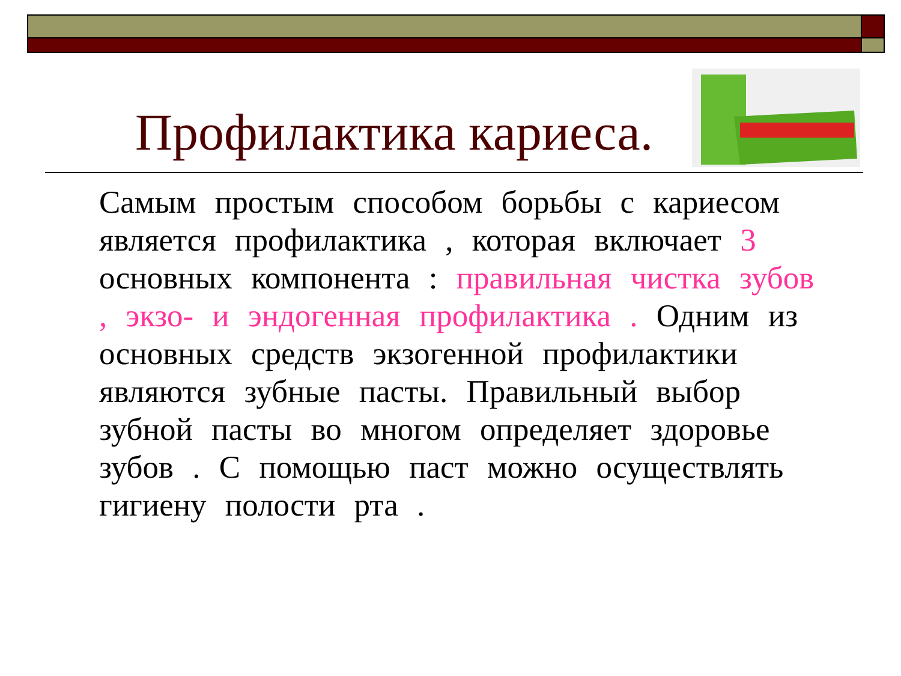Профилактика кариеса.
Самым простым способом борьбы с кариесом является профилактика , которая включает 3 основных компонента : правильная чистка зубов , экзо- и эндогенная профилактика . Одним из основных средств экзогенной профилактики являются зубные пасты. Правильный выбор зубной пасты во многом определяет здоровье зубов . С помощью паст можно осуществлять гигиену полости рта .